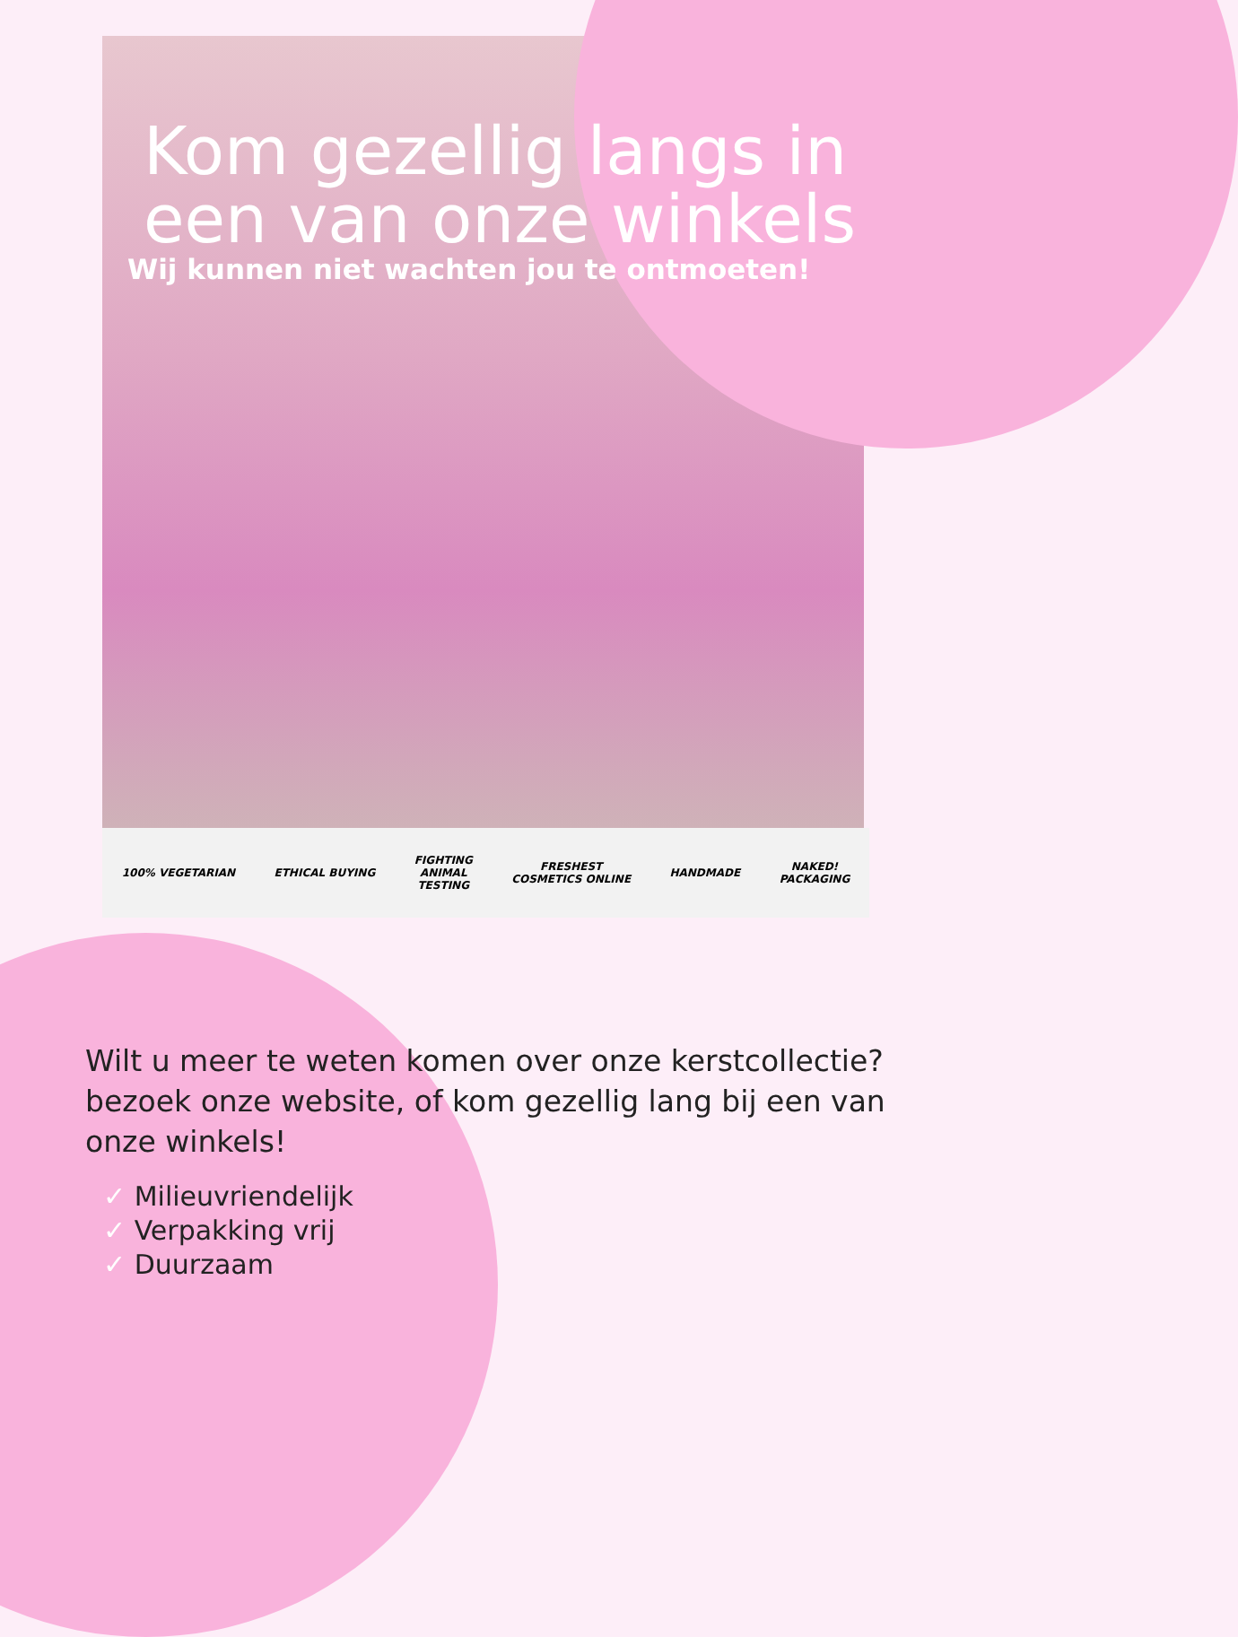Kom gezellig langs in een van onze winkels
Wij kunnen niet wachten jou te ontmoeten!
100% VEGETARIAN ETHICAL BUYING
FIGHTING
ANIMAL
TESTING
FRESHEST
COSMETICS ONLINE
HANDMADE
NAKED!
PACKAGING
Wilt u meer te weten komen over onze kerstcollectie? bezoek onze website, of kom gezellig lang bij een van onze winkels!
✓ Milieuvriendelijk
✓ Verpakking vrij
✓ Duurzaam